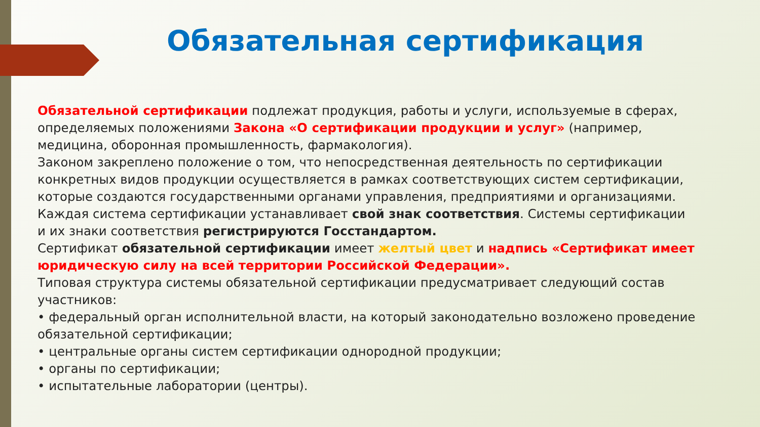Обязательная сертификация
Обязательной сертификации подлежат продукция, работы и услуги, используемые в сферах, определяемых положениями Закона «О сертификации продукции и услуг» (например, медицина, оборонная промышленность, фармакология).
Законом закреплено положение о том, что непосредственная деятельность по сертификации конкретных видов продукции осуществляется в рамках соответствующих систем сертификации, которые создаются государственными органами управления, предприятиями и организациями.
Каждая система сертификации устанавливает свой знак соответствия. Системы сертификации и их знаки соответствия регистрируются Госстандартом.
Сертификат обязательной сертификации имеет желтый цвет и надпись «Сертификат имеет юридическую силу на всей территории Российской Федерации».
Типовая структура системы обязательной сертификации предусматривает следующий состав участников:
• федеральный орган исполнительной власти, на который законодательно возложено проведение обязательной сертификации;
• центральные органы систем сертификации однородной продукции;
• органы по сертификации;
• испытательные лаборатории (центры).